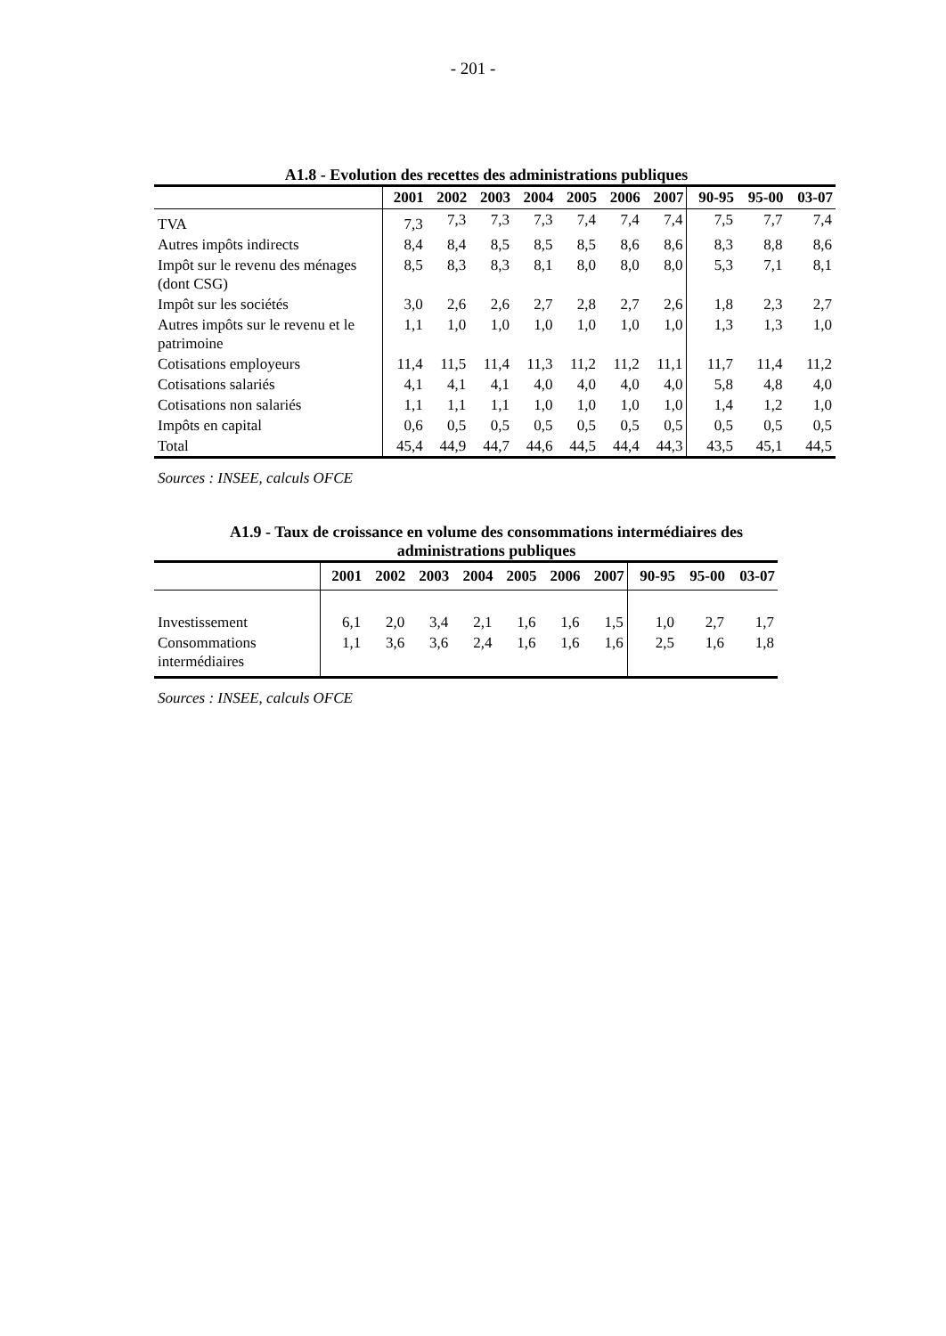- 201 -
A1.8 - Evolution des recettes des administrations publiques
| | 2001 | 2002 | 2003 | 2004 | 2005 | 2006 | 2007 | 90-95 | 95-00 | 03-07 |
| --- | --- | --- | --- | --- | --- | --- | --- | --- | --- | --- |
| TVA | 7,3 | 7,3 | 7,3 | 7,3 | 7,4 | 7,4 | 7,4 | 7,5 | 7,7 | 7,4 |
| Autres impôts indirects | 8,4 | 8,4 | 8,5 | 8,5 | 8,5 | 8,6 | 8,6 | 8,3 | 8,8 | 8,6 |
| Impôt sur le revenu des ménages (dont CSG) | 8,5 | 8,3 | 8,3 | 8,1 | 8,0 | 8,0 | 8,0 | 5,3 | 7,1 | 8,1 |
| Impôt sur les sociétés | 3,0 | 2,6 | 2,6 | 2,7 | 2,8 | 2,7 | 2,6 | 1,8 | 2,3 | 2,7 |
| Autres impôts sur le revenu et le patrimoine | 1,1 | 1,0 | 1,0 | 1,0 | 1,0 | 1,0 | 1,0 | 1,3 | 1,3 | 1,0 |
| Cotisations employeurs | 11,4 | 11,5 | 11,4 | 11,3 | 11,2 | 11,2 | 11,1 | 11,7 | 11,4 | 11,2 |
| Cotisations salariés | 4,1 | 4,1 | 4,1 | 4,0 | 4,0 | 4,0 | 4,0 | 5,8 | 4,8 | 4,0 |
| Cotisations non salariés | 1,1 | 1,1 | 1,1 | 1,0 | 1,0 | 1,0 | 1,0 | 1,4 | 1,2 | 1,0 |
| Impôts en capital | 0,6 | 0,5 | 0,5 | 0,5 | 0,5 | 0,5 | 0,5 | 0,5 | 0,5 | 0,5 |
| Total | 45,4 | 44,9 | 44,7 | 44,6 | 44,5 | 44,4 | 44,3 | 43,5 | 45,1 | 44,5 |
Sources : INSEE, calculs OFCE
A1.9 - Taux de croissance en volume des consommations intermédiaires des
administrations publiques
| | 2001 | 2002 | 2003 | 2004 | 2005 | 2006 | 2007 | 90-95 | 95-00 | 03-07 |
| --- | --- | --- | --- | --- | --- | --- | --- | --- | --- | --- |
| Investissement | 6,1 | 2,0 | 3,4 | 2,1 | 1,6 | 1,6 | 1,5 | 1,0 | 2,7 | 1,7 |
| Consommations intermédiaires | 1,1 | 3,6 | 3,6 | 2,4 | 1,6 | 1,6 | 1,6 | 2,5 | 1,6 | 1,8 |
Sources : INSEE, calculs OFCE